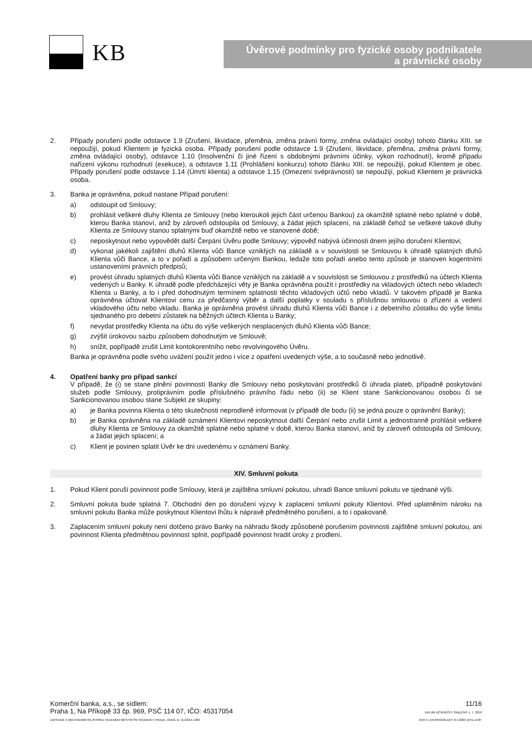KB
Úvěrové podmínky pro fyzické osoby podnikatele
a právnické osoby
2. Případy porušení podle odstavce 1.9 (Zrušení, likvidace, přeměna, změna právní formy, změna ovládající osoby) tohoto článku XIII. se nepoužijí, pokud Klientem je fyzická osoba. Případy porušení podle odstavce 1.9 (Zrušení, likvidace, přeměna, změna právní formy, změna ovládající osoby), odstavce 1.10 (Insolvenční či jiné řízení s obdobnými právními účinky, výkon rozhodnutí), kromě případu nařízení výkonu rozhodnutí (exekuce), a odstavce 1.11 (Prohlášení konkurzu) tohoto článku XIII. se nepoužijí, pokud Klientem je obec. Případy porušení podle odstavce 1.14 (Úmrtí klienta) a odstavce 1.15 (Omezení svéprávnosti) se nepoužijí, pokud Klientem je právnická osoba.
3. Banka je oprávněna, pokud nastane Případ porušení:
a) odstoupit od Smlouvy;
b) prohlásit veškeré dluhy Klienta ze Smlouvy (nebo kteroukoli jejich část určenou Bankou) za okamžitě splatné nebo splatné v době, kterou Banka stanoví, aniž by zároveň odstoupila od Smlouvy, a žádat jejich splacení, na základě čehož se veškeré takové dluhy Klienta ze Smlouvy stanou splatnými buď okamžitě nebo ve stanovené době;
c) neposkytnout nebo vypovědět další Čerpání Úvěru podle Smlouvy; výpověď nabývá účinnosti dnem jejího doručení Klientovi;
d) vykonat jakékoli zajištění dluhů Klienta vůči Bance vzniklých na základě a v souvislosti se Smlouvou k úhradě splatných dluhů Klienta vůči Bance, a to v pořadí a způsobem určeným Bankou, ledaže toto pořadí anebo tento způsob je stanoven kogentními ustanoveními právních předpisů;
e) provést úhradu splatných dluhů Klienta vůči Bance vzniklých na základě a v souvislosti se Smlouvou z prostředků na účtech Klienta vedených u Banky. K úhradě podle předcházející věty je Banka oprávněna použít i prostředky na vkladových účtech nebo vkladech Klienta u Banky, a to i před dohodnutým termínem splatnosti těchto vkladových účtů nebo vkladů. V takovém případě je Banka oprávněna účtovat Klientovi cenu za předčasný výběr a další poplatky v souladu s příslušnou smlouvou o zřízení a vedení vkladového účtu nebo vkladu. Banka je oprávněna provést úhradu dluhů Klienta vůči Bance i z debetního zůstatku do výše limitu sjednaného pro debetní zůstatek na běžných účtech Klienta u Banky;
f) nevydat prostředky Klienta na účtu do výše veškerých nesplacených dluhů Klienta vůči Bance;
g) zvýšit úrokovou sazbu způsobem dohodnutým ve Smlouvě;
h) snížit, popřípadě zrušit Limit kontokorentního nebo revolvingového Úvěru.
Banka je oprávněna podle svého uvážení použít jedno i více z opatření uvedených výše, a to současně nebo jednotlivě.
4. Opatření banky pro případ sankcí
V případě, že (i) se stane plnění povinností Banky dle Smlouvy nebo poskytování prostředků či úhrada plateb, případně poskytování služeb podle Smlouvy, protiprávním podle příslušného právního řádu nebo (ii) se Klient stane Sankcionovanou osobou či se Sankcionovanou osobou stane Subjekt ze skupiny:
a) je Banka povinna Klienta o této skutečnosti neprodleně informovat (v případě dle bodu (ii) se jedná pouze o oprávnění Banky);
b) je Banka oprávněna na základě oznámení Klientovi neposkytnout další Čerpání nebo zrušit Limit a jednostranně prohlásit veškeré dluhy Klienta ze Smlouvy za okamžitě splatné nebo splatné v době, kterou Banka stanoví, aniž by zároveň odstoupila od Smlouvy, a žádat jejich splacení; a
c) Klient je povinen splatit Úvěr ke dni uvedenému v oznámení Banky.
XIV. Smluvní pokuta
1. Pokud Klient poruší povinnost podle Smlouvy, která je zajištěna smluvní pokutou, uhradí Bance smluvní pokutu ve sjednané výši.
2. Smluvní pokuta bude splatná 7. Obchodní den po doručení výzvy k zaplacení smluvní pokuty Klientovi. Před uplatněním nároku na smluvní pokutu Banka může poskytnout Klientovi lhůtu k nápravě předmětného porušení, a to i opakovaně.
3. Zaplacením smluvní pokuty není dotčeno právo Banky na náhradu škody způsobené porušením povinnosti zajištěné smluvní pokutou, ani povinnost Klienta předmětnou povinnost splnit, popřípadě povinnost hradit úroky z prodlení.
Komerční banka, a.s., se sídlem:
Praha 1, Na Příkopě 33 čp. 969, PSČ 114 07, IČO: 45317054
ZAPSANÁ V OBCHODNÍM REJSTŘÍKU VEDENÉM MĚSTSKÝM SOUDEM V PRAZE, ODDÍL B, VLOŽKA 1360
11/16
DATUM ÚČINNOSTI ŠABLONY 1. 7. 2016
VER E UVERPODM.DOT 8.4.2020 10:51 DOP.